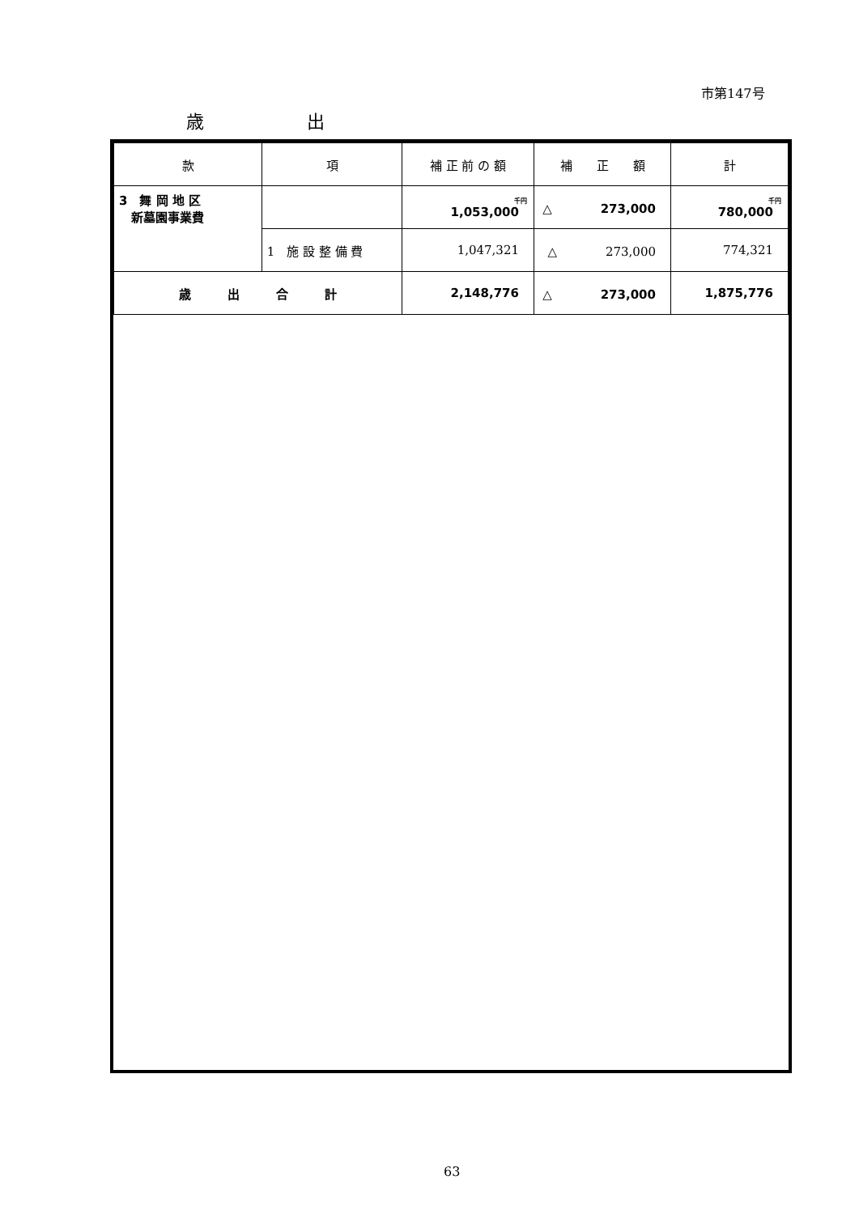市第147号
歳 出
| 款 | 項 | 補 正 前 の 額 | 補 正 額 | 計 |
| --- | --- | --- | --- | --- |
| 3 舞 岡 地 区 新墓園事業費 | | 千円 1,053,000 | △ 273,000 | 千円 780,000 |
| | 1 施 設 整 備 費 | 1,047,321 | △ 273,000 | 774,321 |
| 歳 出 合 計 | | 2,148,776 | △ 273,000 | 1,875,776 |
63